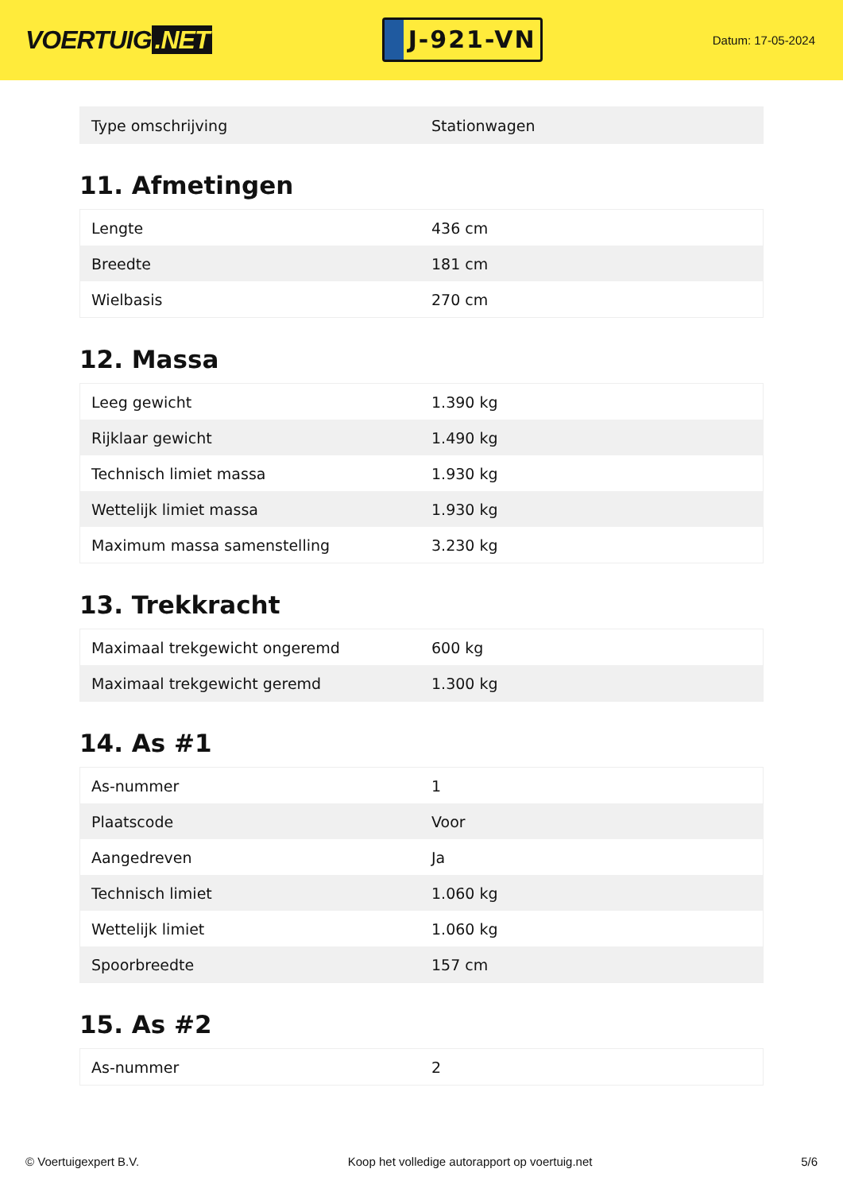VOERTUIG.NET
J-921-VN
Datum: 17-05-2024
| Type omschrijving | Stationwagen |
11. Afmetingen
| Lengte | 436 cm |
| Breedte | 181 cm |
| Wielbasis | 270 cm |
12. Massa
| Leeg gewicht | 1.390 kg |
| Rijklaar gewicht | 1.490 kg |
| Technisch limiet massa | 1.930 kg |
| Wettelijk limiet massa | 1.930 kg |
| Maximum massa samenstelling | 3.230 kg |
13. Trekkracht
| Maximaal trekgewicht ongeremd | 600 kg |
| Maximaal trekgewicht geremd | 1.300 kg |
14. As #1
| As-nummer | 1 |
| Plaatscode | Voor |
| Aangedreven | Ja |
| Technisch limiet | 1.060 kg |
| Wettelijk limiet | 1.060 kg |
| Spoorbreedte | 157 cm |
15. As #2
| As-nummer | 2 |
© Voertuigexpert B.V. Koop het volledige autorapport op voertuig.net 5/6